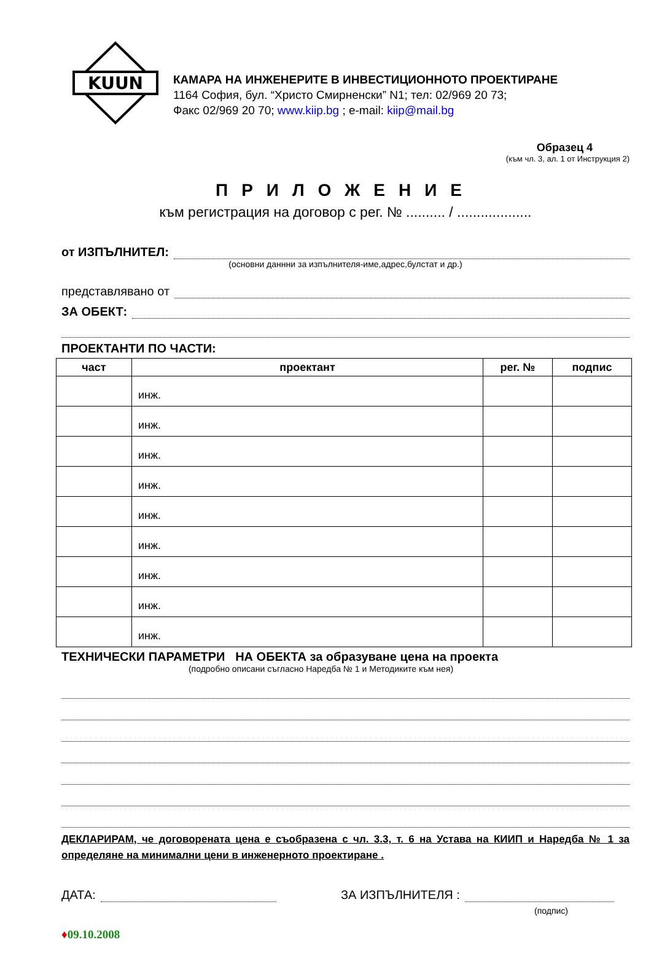KUUN
КАМАРА НА ИНЖЕНЕРИТЕ В ИНВЕСТИЦИОННОТО ПРОЕКТИРАНЕ
1164 София, бул. “Христо Смирненски” N1; тел: 02/969 20 73;
Факс 02/969 20 70; www.kiip.bg ; e-mail: kiip@mail.bg
Образец 4
(към чл. 3, ал. 1 от Инструкция 2)
ПРИЛОЖЕНИЕ
към регистрация на договор с рег. № .......... / ...................
от ИЗПЪЛНИТЕЛ:
(основни даннни за изпълнителя-име,адрес,булстат и др.)
представлявано от
ЗА ОБЕКТ:
ПРОЕКТАНТИ ПО ЧАСТИ:
| част | проектант | рег. № | подпис |
| --- | --- | --- | --- |
| | инж. | | |
| | инж. | | |
| | инж. | | |
| | инж. | | |
| | инж. | | |
| | инж. | | |
| | инж. | | |
| | инж. | | |
| | инж. | | |
ТЕХНИЧЕСКИ ПАРАМЕТРИ НА ОБЕКТА за образуване цена на проекта
(подробно описани съгласно Наредба № 1 и Методиките към нея)
ДЕКЛАРИРАМ, че договорената цена е съобразена с чл. 3.3, т. 6 на Устава на КИИП и Наредба № 1 за определяне на минимални цени в инженерното проектиране .
ДАТА: ЗА ИЗПЪЛНИТЕЛЯ :
(подпис)
♦09.10.2008